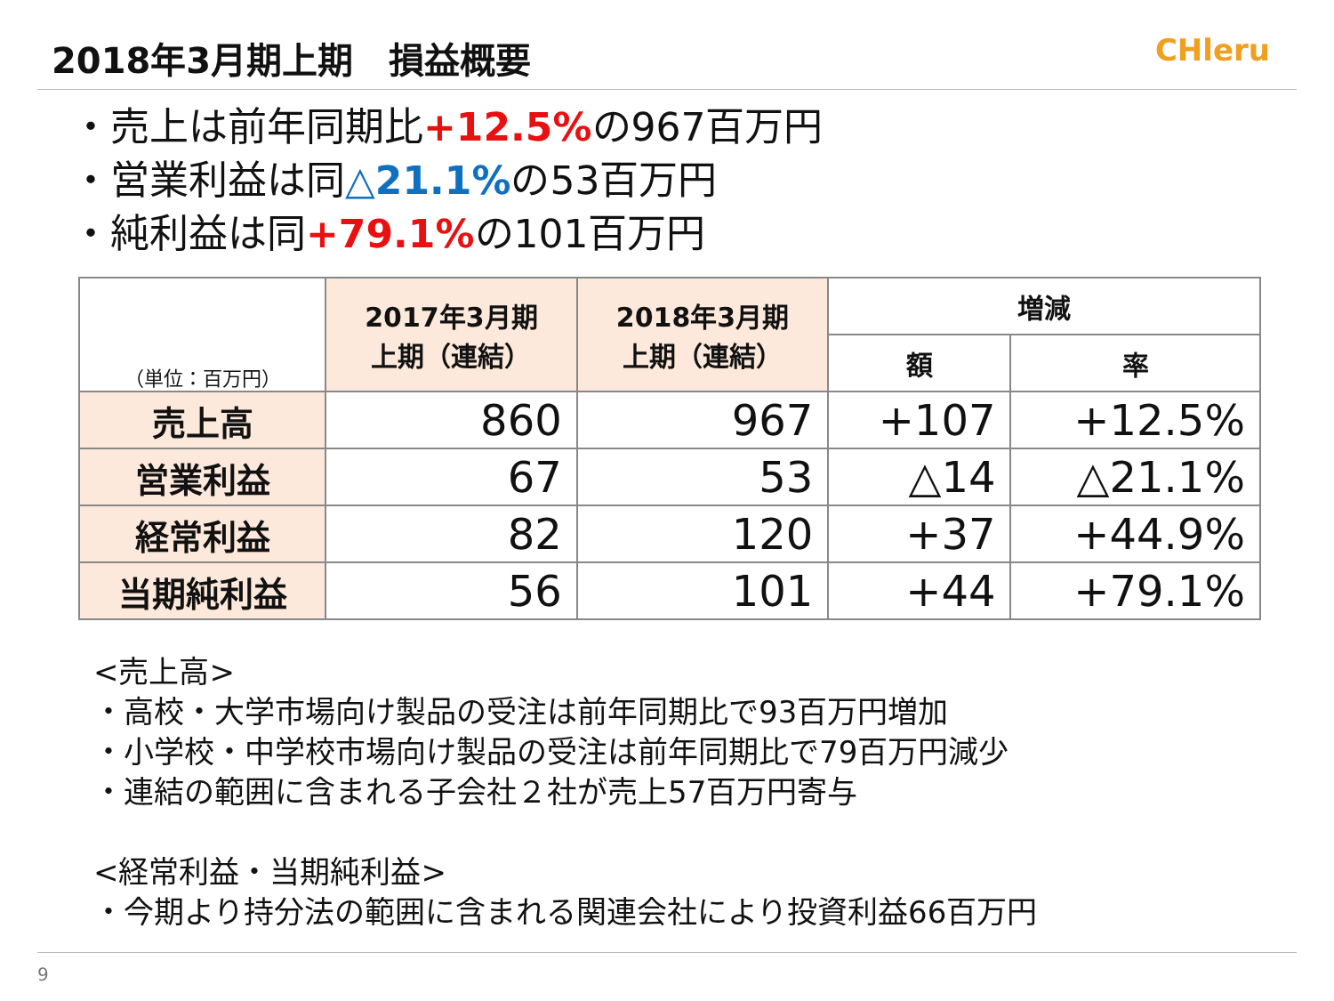2018年3月期上期　損益概要
CHleru
・売上は前年同期比+12.5% の967百万円
・営業利益は同△21.1% の53百万円
・純利益は同+79.1% の101百万円
| （単位：百万円） | 2017年3月期 上期（連結） | 2018年3月期 上期（連結） | 増減 | |
| --- | --- | --- | --- | --- |
| | | | 額 | 率 |
| 売上高 | 860 | 967 | +107 | +12.5% |
| 営業利益 | 67 | 53 | △14 | △21.1% |
| 経常利益 | 82 | 120 | +37 | +44.9% |
| 当期純利益 | 56 | 101 | +44 | +79.1% |
<売上高>
・高校・大学市場向け製品の受注は前年同期比で93百万円増加
・小学校・中学校市場向け製品の受注は前年同期比で79百万円減少
・連結の範囲に含まれる子会社２社が売上57百万円寄与
<経常利益・当期純利益>
・今期より持分法の範囲に含まれる関連会社により投資利益66百万円
9